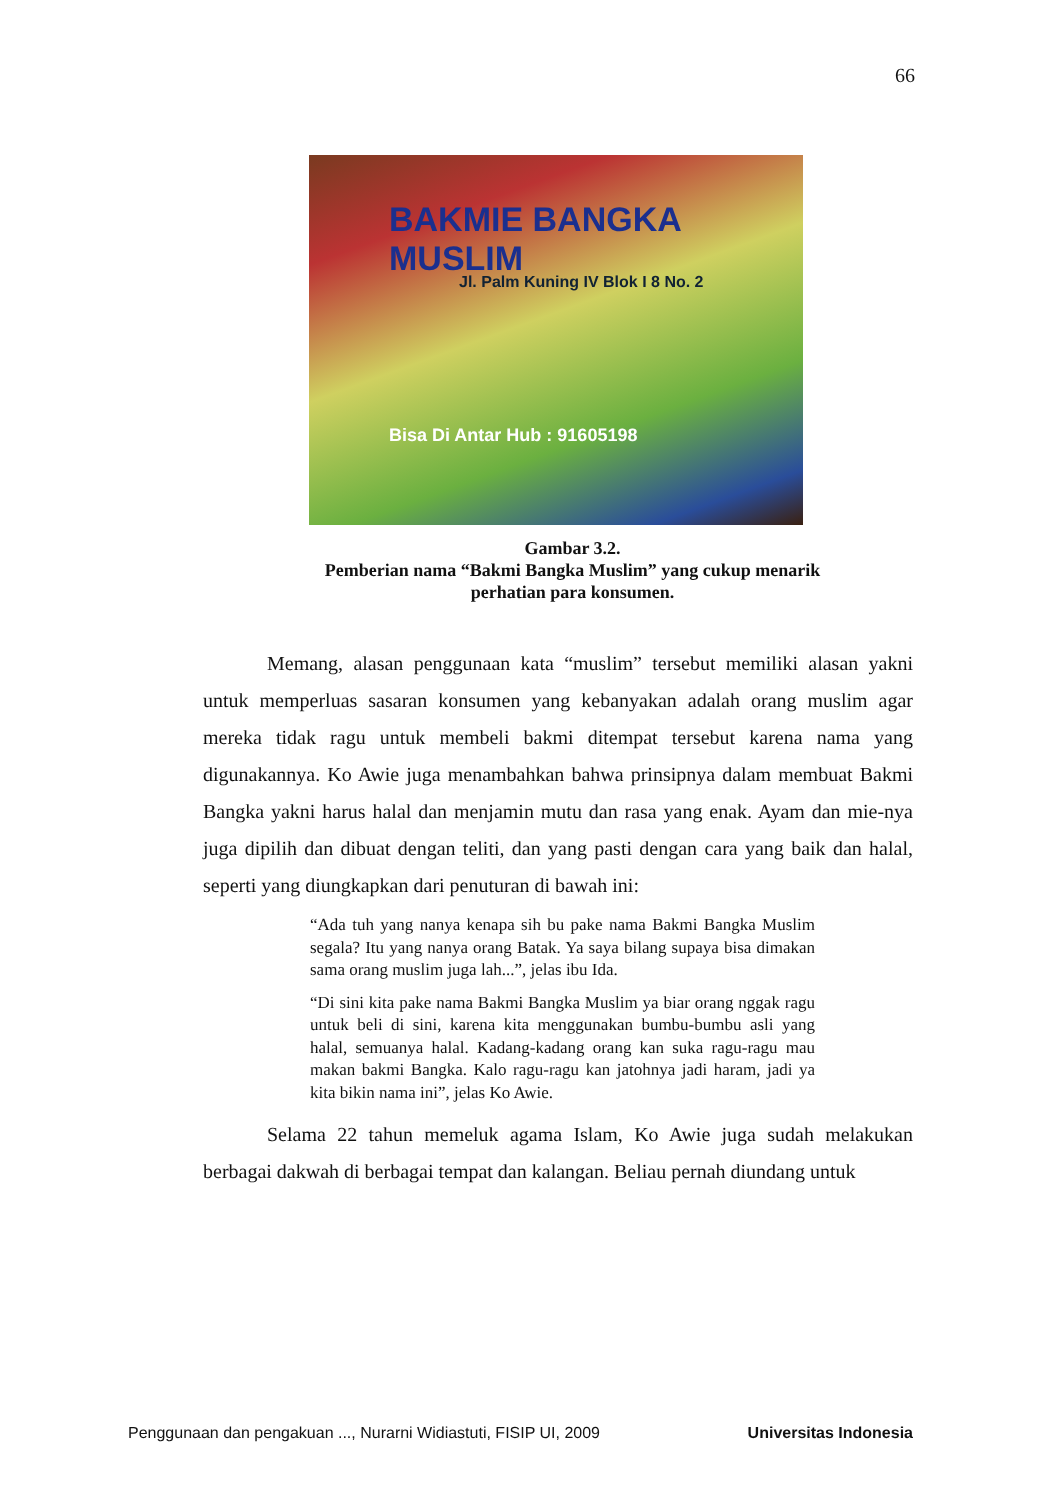66
BAKMIE BANGKA MUSLIM
Jl. Palm Kuning IV Blok I 8 No. 2
Bisa Di Antar Hub : 91605198
Gambar 3.2.
Pemberian nama “Bakmi Bangka Muslim” yang cukup menarik perhatian para konsumen.
Memang, alasan penggunaan kata “muslim” tersebut memiliki alasan yakni untuk memperluas sasaran konsumen yang kebanyakan adalah orang muslim agar mereka tidak ragu untuk membeli bakmi ditempat tersebut karena nama yang digunakannya. Ko Awie juga menambahkan bahwa prinsipnya dalam membuat Bakmi Bangka yakni harus halal dan menjamin mutu dan rasa yang enak. Ayam dan mie-nya juga dipilih dan dibuat dengan teliti, dan yang pasti dengan cara yang baik dan halal, seperti yang diungkapkan dari penuturan di bawah ini:
“Ada tuh yang nanya kenapa sih bu pake nama Bakmi Bangka Muslim segala? Itu yang nanya orang Batak. Ya saya bilang supaya bisa dimakan sama orang muslim juga lah...”, jelas ibu Ida.
“Di sini kita pake nama Bakmi Bangka Muslim ya biar orang nggak ragu untuk beli di sini, karena kita menggunakan bumbu-bumbu asli yang halal, semuanya halal. Kadang-kadang orang kan suka ragu-ragu mau makan bakmi Bangka. Kalo ragu-ragu kan jatohnya jadi haram, jadi ya kita bikin nama ini”, jelas Ko Awie.
Selama 22 tahun memeluk agama Islam, Ko Awie juga sudah melakukan berbagai dakwah di berbagai tempat dan kalangan. Beliau pernah diundang untuk
Penggunaan dan pengakuan ..., Nurarni Widiastuti, FISIP UI, 2009 Universitas Indonesia